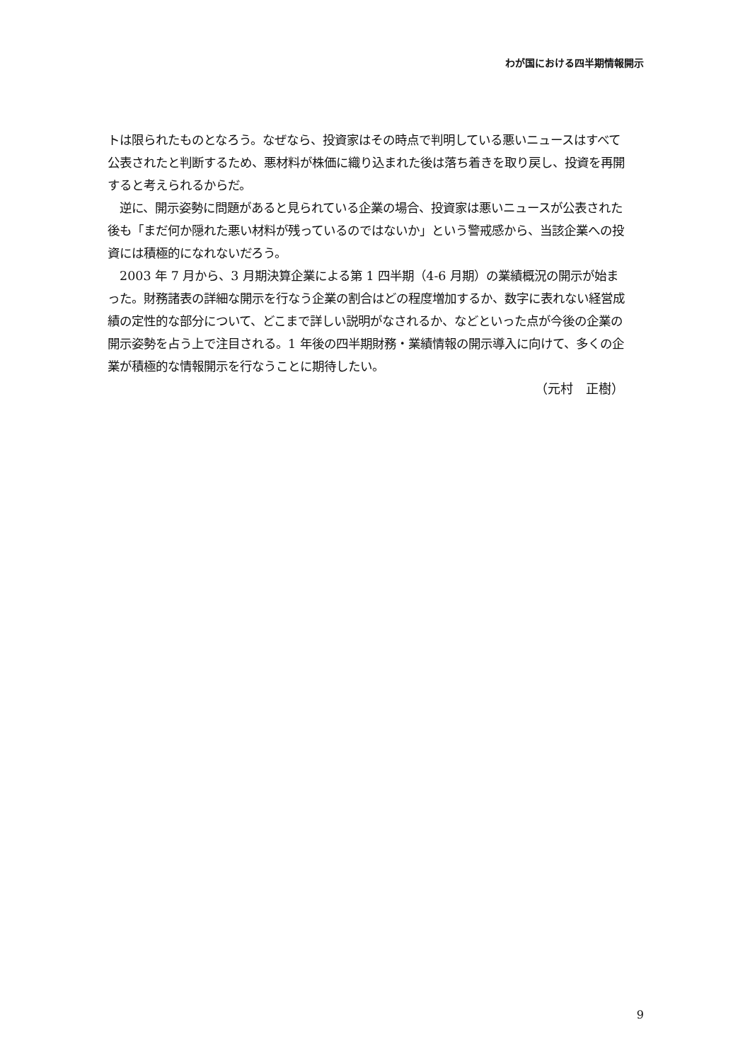わが国における四半期情報開示
トは限られたものとなろう。なぜなら、投資家はその時点で判明している悪いニュースはすべて公表されたと判断するため、悪材料が株価に織り込まれた後は落ち着きを取り戻し、投資を再開すると考えられるからだ。
　逆に、開示姿勢に問題があると見られている企業の場合、投資家は悪いニュースが公表された後も「まだ何か隠れた悪い材料が残っているのではないか」という警戒感から、当該企業への投資には積極的になれないだろう。
　2003 年 7 月から、3 月期決算企業による第 1 四半期（4-6 月期）の業績概況の開示が始まった。財務諸表の詳細な開示を行なう企業の割合はどの程度増加するか、数字に表れない経営成績の定性的な部分について、どこまで詳しい説明がなされるか、などといった点が今後の企業の開示姿勢を占う上で注目される。1 年後の四半期財務・業績情報の開示導入に向けて、多くの企業が積極的な情報開示を行なうことに期待したい。
（元村　正樹）
9